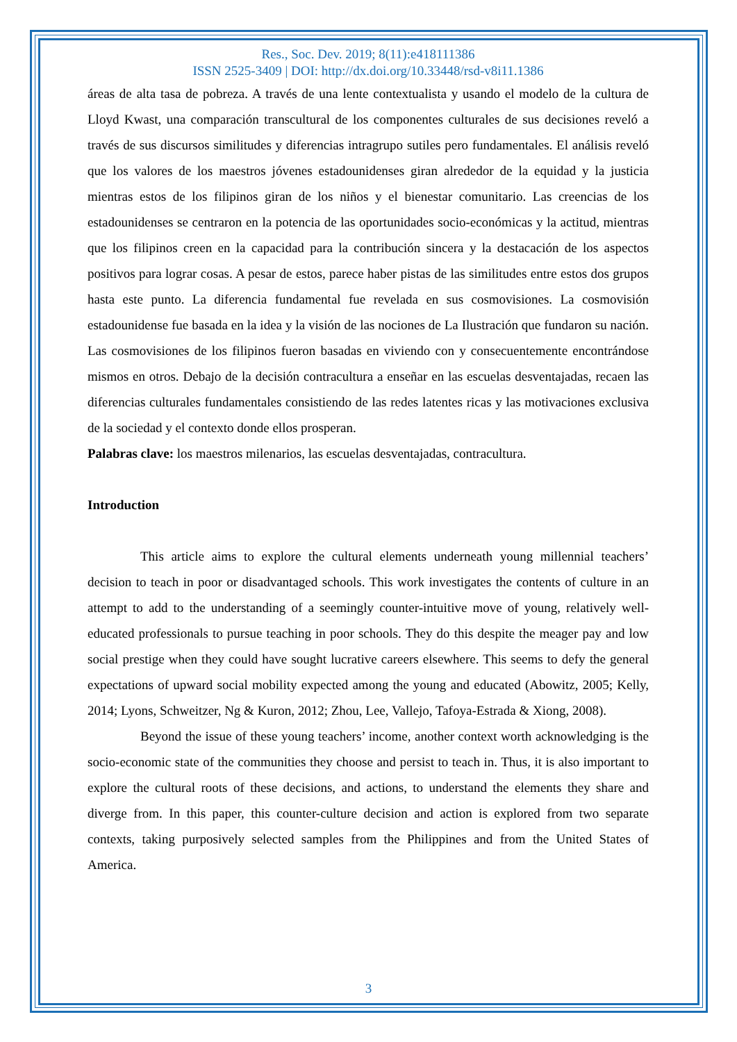Res., Soc. Dev. 2019; 8(11):e418111386
ISSN 2525-3409 | DOI: http://dx.doi.org/10.33448/rsd-v8i11.1386
áreas de alta tasa de pobreza. A través de una lente contextualista y usando el modelo de la cultura de Lloyd Kwast, una comparación transcultural de los componentes culturales de sus decisiones reveló a través de sus discursos similitudes y diferencias intragrupo sutiles pero fundamentales. El análisis reveló que los valores de los maestros jóvenes estadounidenses giran alrededor de la equidad y la justicia mientras estos de los filipinos giran de los niños y el bienestar comunitario. Las creencias de los estadounidenses se centraron en la potencia de las oportunidades socio-económicas y la actitud, mientras que los filipinos creen en la capacidad para la contribución sincera y la destacación de los aspectos positivos para lograr cosas. A pesar de estos, parece haber pistas de las similitudes entre estos dos grupos hasta este punto. La diferencia fundamental fue revelada en sus cosmovisiones. La cosmovisión estadounidense fue basada en la idea y la visión de las nociones de La Ilustración que fundaron su nación. Las cosmovisiones de los filipinos fueron basadas en viviendo con y consecuentemente encontrándose mismos en otros. Debajo de la decisión contracultura a enseñar en las escuelas desventajadas, recaen las diferencias culturales fundamentales consistiendo de las redes latentes ricas y las motivaciones exclusiva de la sociedad y el contexto donde ellos prosperan.
Palabras clave: los maestros milenarios, las escuelas desventajadas, contracultura.
Introduction
This article aims to explore the cultural elements underneath young millennial teachers’ decision to teach in poor or disadvantaged schools. This work investigates the contents of culture in an attempt to add to the understanding of a seemingly counter-intuitive move of young, relatively well-educated professionals to pursue teaching in poor schools. They do this despite the meager pay and low social prestige when they could have sought lucrative careers elsewhere. This seems to defy the general expectations of upward social mobility expected among the young and educated (Abowitz, 2005; Kelly, 2014; Lyons, Schweitzer, Ng & Kuron, 2012; Zhou, Lee, Vallejo, Tafoya-Estrada & Xiong, 2008).
Beyond the issue of these young teachers’ income, another context worth acknowledging is the socio-economic state of the communities they choose and persist to teach in. Thus, it is also important to explore the cultural roots of these decisions, and actions, to understand the elements they share and diverge from. In this paper, this counter-culture decision and action is explored from two separate contexts, taking purposively selected samples from the Philippines and from the United States of America.
3